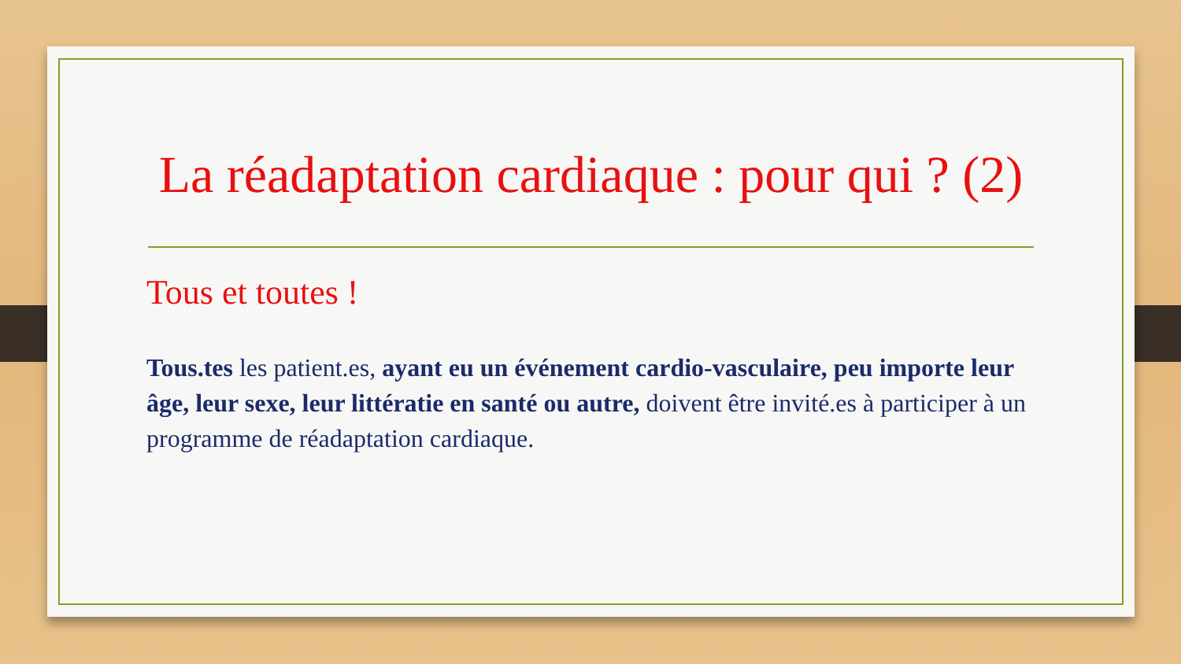La réadaptation cardiaque : pour qui ? (2)
Tous et toutes !
Tous.tes les patient.es, ayant eu un événement cardio-vasculaire, peu importe leur âge, leur sexe, leur littératie en santé ou autre, doivent être invité.es à participer à un programme de réadaptation cardiaque.